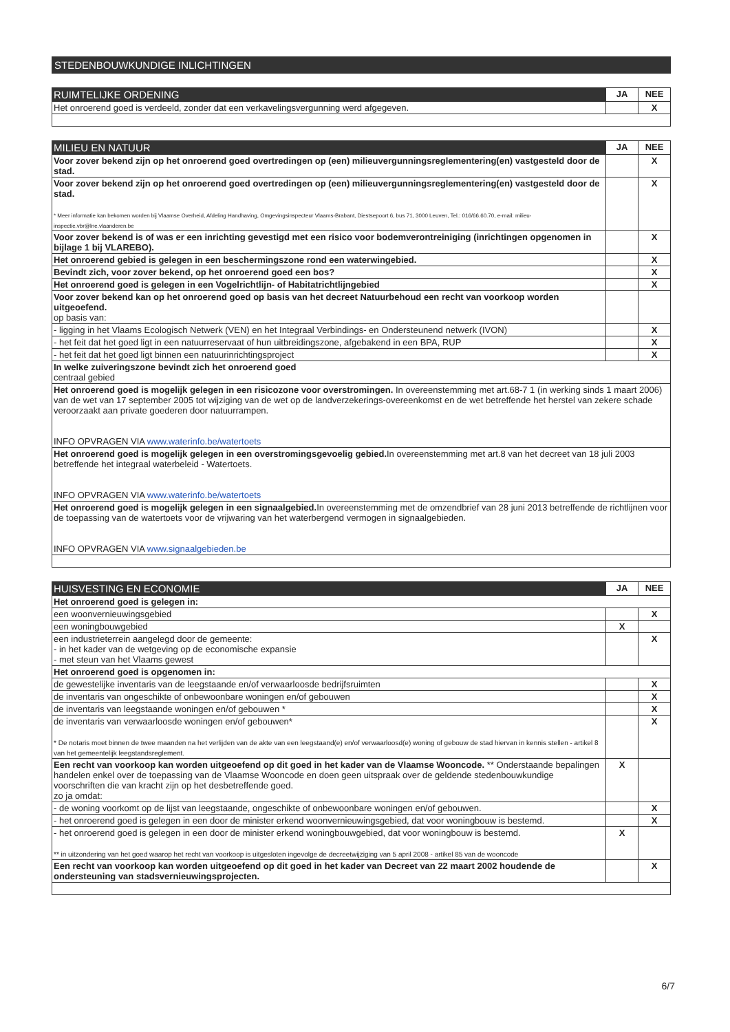STEDENBOUWKUNDIGE INLICHTINGEN
| RUIMTELIJKE ORDENING | JA | NEE |
| --- | --- | --- |
| Het onroerend goed is verdeeld, zonder dat een verkavelingsvergunning werd afgegeven. | | X |
| MILIEU EN NATUUR | JA | NEE |
| --- | --- | --- |
| Voor zover bekend zijn op het onroerend goed overtredingen op (een) milieuvergunningsreglementering(en) vastgesteld door de stad. | | X |
| Voor zover bekend zijn op het onroerend goed overtredingen op (een) milieuvergunningsreglementering(en) vastgesteld door de stad. * Meer informatie kan bekomen worden bij Vlaamse Overheid, Afdeling Handhaving, Omgevingsinspecteur Vlaams-Brabant, Diestsepoort 6, bus 71, 3000 Leuven, Tel.: 016/66.60.70, e-mail: milieu-inspectie.vbr@lne.vlaanderen.be | | X |
| Voor zover bekend is of was er een inrichting gevestigd met een risico voor bodemverontreiniging (inrichtingen opgenomen in bijlage 1 bij VLAREBO). | | X |
| Het onroerend gebied is gelegen in een beschermingszone rond een waterwingebied. | | X |
| Bevindt zich, voor zover bekend, op het onroerend goed een bos? | | X |
| Het onroerend goed is gelegen in een Vogelrichtlijn- of Habitatrichtlijngebied | | X |
| Voor zover bekend kan op het onroerend goed op basis van het decreet Natuurbehoud een recht van voorkoop worden uitgeoefend. op basis van: | | |
| - ligging in het Vlaams Ecologisch Netwerk (VEN) en het Integraal Verbindings- en Ondersteunend netwerk (IVON) | | X |
| - het feit dat het goed ligt in een natuurreservaat of hun uitbreidingszone, afgebakend in een BPA, RUP | | X |
| - het feit dat het goed ligt binnen een natuurinrichtingsproject | | X |
| In welke zuiveringszone bevindt zich het onroerend goed centraal gebied | | |
| Het onroerend goed is mogelijk gelegen in een risicozone voor overstromingen. In overeenstemming met art.68-7 1 (in werking sinds 1 maart 2006) van de wet van 17 september 2005 tot wijziging van de wet op de landverzekerings-overeenkomst en de wet betreffende het herstel van zekere schade veroorzaakt aan private goederen door natuurrampen. INFO OPVRAGEN VIA www.waterinfo.be/watertoets | | |
| Het onroerend goed is mogelijk gelegen in een overstromingsgevoelig gebied. In overeenstemming met art.8 van het decreet van 18 juli 2003 betreffende het integraal waterbeleid - Watertoets. INFO OPVRAGEN VIA www.waterinfo.be/watertoets | | |
| Het onroerend goed is mogelijk gelegen in een signaalgebied. In overeenstemming met de omzendbrief van 28 juni 2013 betreffende de richtlijnen voor de toepassing van de watertoets voor de vrijwaring van het waterbergend vermogen in signaalgebieden. INFO OPVRAGEN VIA www.signaalgebieden.be | | |
| HUISVESTING EN ECONOMIE | JA | NEE |
| --- | --- | --- |
| Het onroerend goed is gelegen in: | | |
| een woonvernieuwingsgebied | | X |
| een woningbouwgebied | X | |
| een industrieterrein aangelegd door de gemeente: - in het kader van de wetgeving op de economische expansie - met steun van het Vlaams gewest | | X |
| Het onroerend goed is opgenomen in: | | |
| de gewestelijke inventaris van de leegstaande en/of verwaarloosde bedrijfsruimten | | X |
| de inventaris van ongeschikte of onbewoonbare woningen en/of gebouwen | | X |
| de inventaris van leegstaande woningen en/of gebouwen * | | X |
| de inventaris van verwaarloosde woningen en/of gebouwen* * De notaris moet binnen de twee maanden na het verlijden van de akte van een leegstaand(e) en/of verwaarloosd(e) woning of gebouw de stad hiervan in kennis stellen - artikel 8 van het gemeentelijk leegstandsreglement. | | X |
| Een recht van voorkoop kan worden uitgeoefend op dit goed in het kader van de Vlaamse Wooncode. ** Onderstaande bepalingen handelen enkel over de toepassing van de Vlaamse Wooncode en doen geen uitspraak over de geldende stedenbouwkundige voorschriften die van kracht zijn op het desbetreffende goed. zo ja omdat: | X | |
| - de woning voorkomt op de lijst van leegstaande, ongeschikte of onbewoonbare woningen en/of gebouwen. | | X |
| - het onroerend goed is gelegen in een door de minister erkend woonvernieuwingsgebied, dat voor woningbouw is bestemd. | | X |
| - het onroerend goed is gelegen in een door de minister erkend woningbouwgebied, dat voor woningbouw is bestemd. ** in uitzondering van het goed waarop het recht van voorkoop is uitgesloten ingevolge de decreetwijziging van 5 april 2008 - artikel 85 van de wooncode | X | |
| Een recht van voorkoop kan worden uitgeoefend op dit goed in het kader van Decreet van 22 maart 2002 houdende de ondersteuning van stadsvernieuwingsprojecten. | | X |
6/7